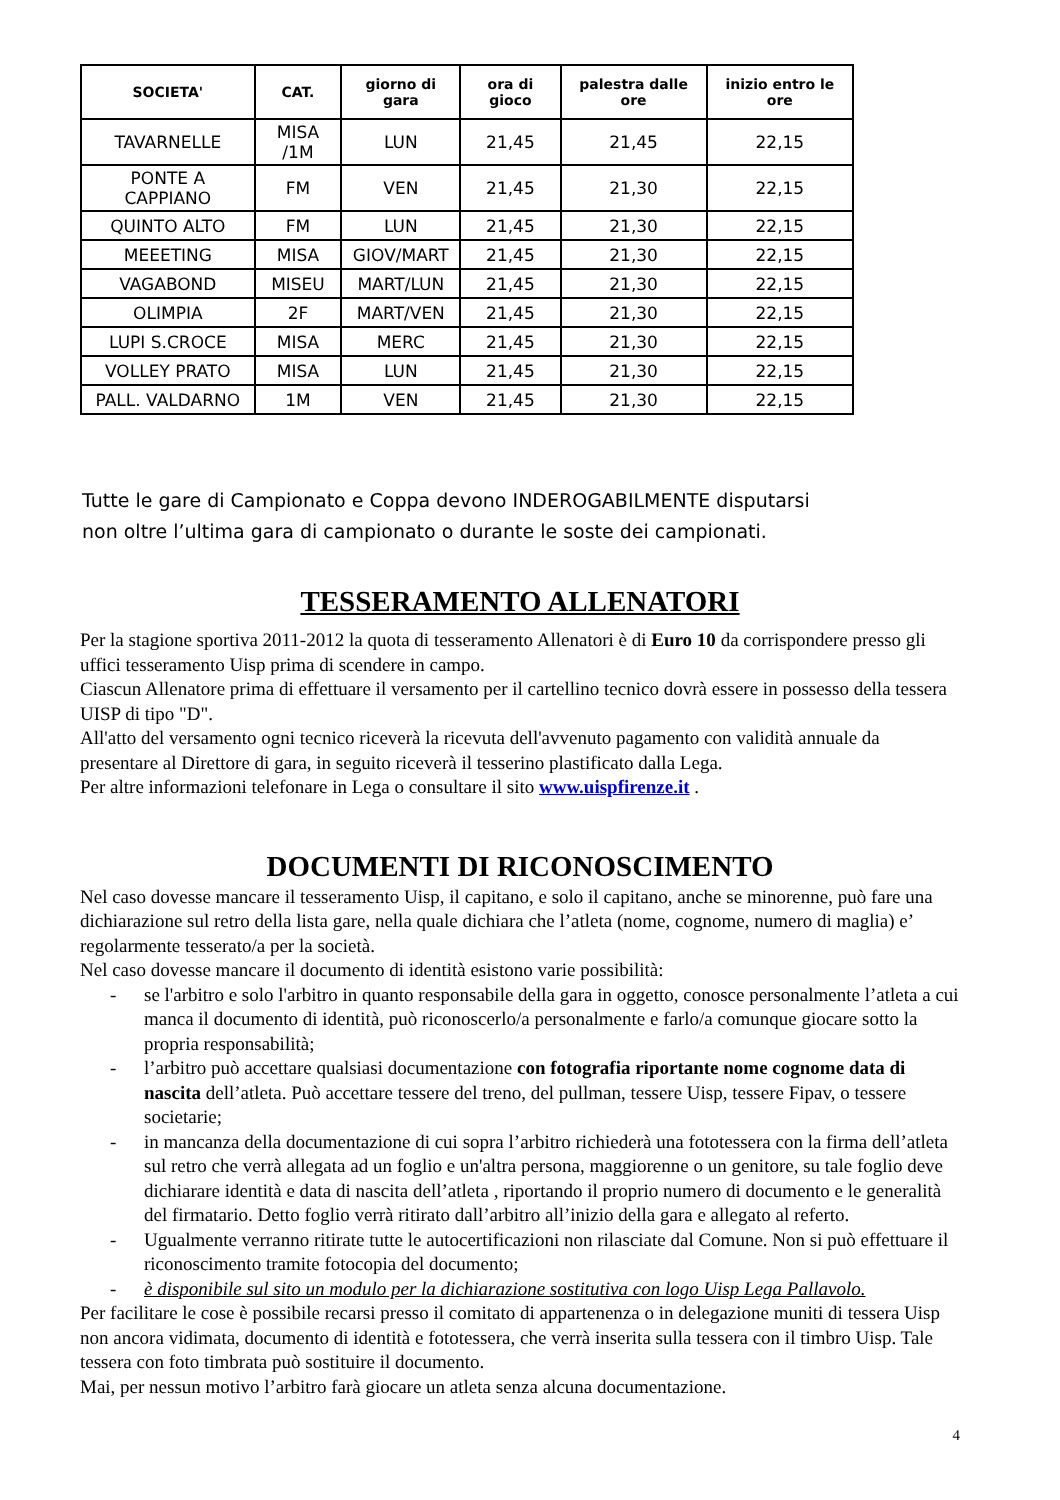| SOCIETA' | CAT. | giorno di gara | ora di gioco | palestra dalle ore | inizio entro le ore |
| --- | --- | --- | --- | --- | --- |
| TAVARNELLE | MISA /1M | LUN | 21,45 | 21,45 | 22,15 |
| PONTE A CAPPIANO | FM | VEN | 21,45 | 21,30 | 22,15 |
| QUINTO ALTO | FM | LUN | 21,45 | 21,30 | 22,15 |
| MEEETING | MISA | GIOV/MART | 21,45 | 21,30 | 22,15 |
| VAGABOND | MISEU | MART/LUN | 21,45 | 21,30 | 22,15 |
| OLIMPIA | 2F | MART/VEN | 21,45 | 21,30 | 22,15 |
| LUPI S.CROCE | MISA | MERC | 21,45 | 21,30 | 22,15 |
| VOLLEY PRATO | MISA | LUN | 21,45 | 21,30 | 22,15 |
| PALL. VALDARNO | 1M | VEN | 21,45 | 21,30 | 22,15 |
Tutte le gare di Campionato e Coppa devono INDEROGABILMENTE disputarsi
non oltre l’ultima gara di campionato o durante le soste dei campionati.
TESSERAMENTO ALLENATORI
Per la stagione sportiva 2011-2012 la quota di tesseramento Allenatori è di Euro 10 da corrispondere presso gli uffici tesseramento Uisp prima di scendere in campo.
Ciascun Allenatore prima di effettuare il versamento per il cartellino tecnico dovrà essere in possesso della tessera UISP di tipo "D".
All'atto del versamento ogni tecnico riceverà la ricevuta dell'avvenuto pagamento con validità annuale da presentare al Direttore di gara, in seguito riceverà il tesserino plastificato dalla Lega.
Per altre informazioni telefonare in Lega o consultare il sito www.uispfirenze.it .
DOCUMENTI DI RICONOSCIMENTO
Nel caso dovesse mancare il tesseramento Uisp, il capitano, e solo il capitano, anche se minorenne, può fare una dichiarazione sul retro della lista gare, nella quale dichiara che l’atleta (nome, cognome, numero di maglia) e’ regolarmente tesserato/a per la società.
Nel caso dovesse mancare il documento di identità esistono varie possibilità:
- se l'arbitro e solo l'arbitro in quanto responsabile della gara in oggetto, conosce personalmente l’atleta a cui manca il documento di identità, può riconoscerlo/a personalmente e farlo/a comunque giocare sotto la propria responsabilità;
- l’arbitro può accettare qualsiasi documentazione con fotografia riportante nome cognome data di nascita dell’atleta. Può accettare tessere del treno, del pullman, tessere Uisp, tessere Fipav, o tessere societarie;
- in mancanza della documentazione di cui sopra l’arbitro richiederà una fototessera con la firma dell’atleta sul retro che verrà allegata ad un foglio e un'altra persona, maggiorenne o un genitore, su tale foglio deve dichiarare identità e data di nascita dell’atleta , riportando il proprio numero di documento e le generalità del firmatario. Detto foglio verrà ritirato dall’arbitro all’inizio della gara e allegato al referto.
- Ugualmente verranno ritirate tutte le autocertificazioni non rilasciate dal Comune. Non si può effettuare il riconoscimento tramite fotocopia del documento;
- è disponibile sul sito un modulo per la dichiarazione sostitutiva con logo Uisp Lega Pallavolo.
Per facilitare le cose è possibile recarsi presso il comitato di appartenenza o in delegazione muniti di tessera Uisp non ancora vidimata, documento di identità e fototessera, che verrà inserita sulla tessera con il timbro Uisp. Tale tessera con foto timbrata può sostituire il documento.
Mai, per nessun motivo l’arbitro farà giocare un atleta senza alcuna documentazione.
4